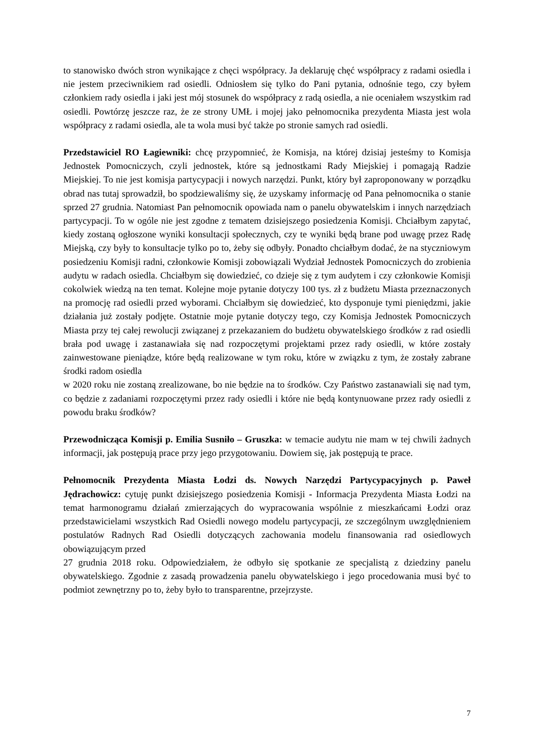to stanowisko dwóch stron wynikające z chęci współpracy. Ja deklaruję chęć współpracy z radami osiedla i nie jestem przeciwnikiem rad osiedli. Odniosłem się tylko do Pani pytania, odnośnie tego, czy byłem członkiem rady osiedla i jaki jest mój stosunek do współpracy z radą osiedla, a nie oceniałem wszystkim rad osiedli. Powtórzę jeszcze raz, że ze strony UMŁ i mojej jako pełnomocnika prezydenta Miasta jest wola współpracy z radami osiedla, ale ta wola musi być także po stronie samych rad osiedli.
Przedstawiciel RO Łagiewniki: chcę przypomnieć, że Komisja, na której dzisiaj jesteśmy to Komisja Jednostek Pomocniczych, czyli jednostek, które są jednostkami Rady Miejskiej i pomagają Radzie Miejskiej. To nie jest komisja partycypacji i nowych narzędzi. Punkt, który był zaproponowany w porządku obrad nas tutaj sprowadził, bo spodziewaliśmy się, że uzyskamy informację od Pana pełnomocnika o stanie sprzed 27 grudnia. Natomiast Pan pełnomocnik opowiada nam o panelu obywatelskim i innych narzędziach partycypacji. To w ogóle nie jest zgodne z tematem dzisiejszego posiedzenia Komisji. Chciałbym zapytać, kiedy zostaną ogłoszone wyniki konsultacji społecznych, czy te wyniki będą brane pod uwagę przez Radę Miejską, czy były to konsultacje tylko po to, żeby się odbyły. Ponadto chciałbym dodać, że na styczniowym posiedzeniu Komisji radni, członkowie Komisji zobowiązali Wydział Jednostek Pomocniczych do zrobienia audytu w radach osiedla. Chciałbym się dowiedzieć, co dzieje się z tym audytem i czy członkowie Komisji cokolwiek wiedzą na ten temat. Kolejne moje pytanie dotyczy 100 tys. zł z budżetu Miasta przeznaczonych na promocję rad osiedli przed wyborami. Chciałbym się dowiedzieć, kto dysponuje tymi pieniędzmi, jakie działania już zostały podjęte. Ostatnie moje pytanie dotyczy tego, czy Komisja Jednostek Pomocniczych Miasta przy tej całej rewolucji związanej z przekazaniem do budżetu obywatelskiego środków z rad osiedli brała pod uwagę i zastanawiała się nad rozpoczętymi projektami przez rady osiedli, w które zostały zainwestowane pieniądze, które będą realizowane w tym roku, które w związku z tym, że zostały zabrane środki radom osiedla
w 2020 roku nie zostaną zrealizowane, bo nie będzie na to środków. Czy Państwo zastanawiali się nad tym, co będzie z zadaniami rozpoczętymi przez rady osiedli i które nie będą kontynuowane przez rady osiedli z powodu braku środków?
Przewodnicząca Komisji p. Emilia Susniło – Gruszka: w temacie audytu nie mam w tej chwili żadnych informacji, jak postępują prace przy jego przygotowaniu. Dowiem się, jak postępują te prace.
Pełnomocnik Prezydenta Miasta Łodzi ds. Nowych Narzędzi Partycypacyjnych p. Paweł Jędrachowicz: cytuję punkt dzisiejszego posiedzenia Komisji - Informacja Prezydenta Miasta Łodzi na temat harmonogramu działań zmierzających do wypracowania wspólnie z mieszkańcami Łodzi oraz przedstawicielami wszystkich Rad Osiedli nowego modelu partycypacji, ze szczególnym uwzględnieniem postulatów Radnych Rad Osiedli dotyczących zachowania modelu finansowania rad osiedlowych obowiązującym przed
27 grudnia 2018 roku. Odpowiedziałem, że odbyło się spotkanie ze specjalistą z dziedziny panelu obywatelskiego. Zgodnie z zasadą prowadzenia panelu obywatelskiego i jego procedowania musi być to podmiot zewnętrzny po to, żeby było to transparentne, przejrzyste.
7